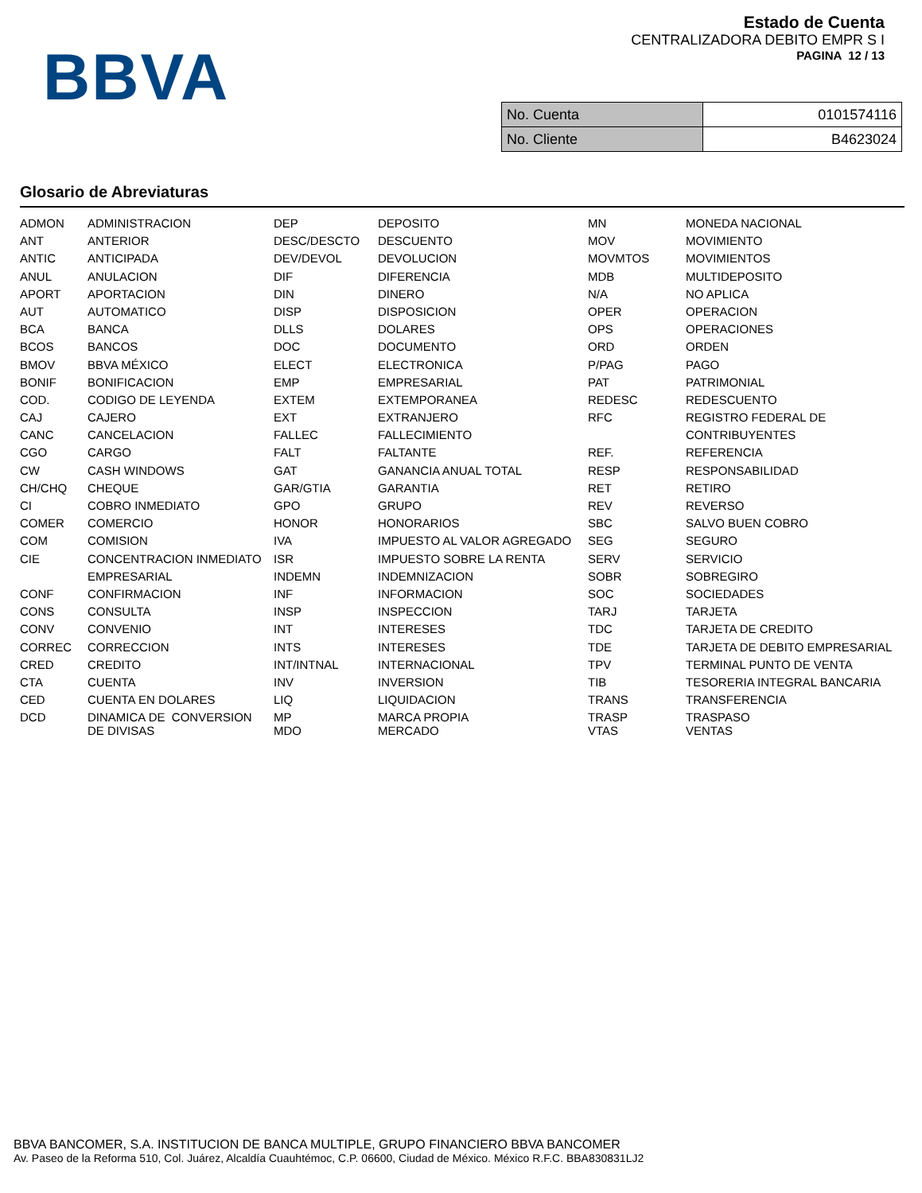BBVA
Estado de Cuenta
CENTRALIZADORA DEBITO EMPR S I
PAGINA 12 / 13
| No. Cuenta | 0101574116 |
| No. Cliente | B4623024 |
Glosario de Abreviaturas
| ADMON | ADMINISTRACION | DEP | DEPOSITO | MN | MONEDA NACIONAL |
| ANT | ANTERIOR | DESC/DESCTO | DESCUENTO | MOV | MOVIMIENTO |
| ANTIC | ANTICIPADA | DEV/DEVOL | DEVOLUCION | MOVMTOS | MOVIMIENTOS |
| ANUL | ANULACION | DIF | DIFERENCIA | MDB | MULTIDEPOSITO |
| APORT | APORTACION | DIN | DINERO | N/A | NO APLICA |
| AUT | AUTOMATICO | DISP | DISPOSICION | OPER | OPERACION |
| BCA | BANCA | DLLS | DOLARES | OPS | OPERACIONES |
| BCOS | BANCOS | DOC | DOCUMENTO | ORD | ORDEN |
| BMOV | BBVA MÉXICO | ELECT | ELECTRONICA | P/PAG | PAGO |
| BONIF | BONIFICACION | EMP | EMPRESARIAL | PAT | PATRIMONIAL |
| COD. | CODIGO DE LEYENDA | EXTEM | EXTEMPORANEA | REDESC | REDESCUENTO |
| CAJ | CAJERO | EXT | EXTRANJERO | RFC | REGISTRO FEDERAL DE |
| CANC | CANCELACION | FALLEC | FALLECIMIENTO | | CONTRIBUYENTES |
| CGO | CARGO | FALT | FALTANTE | REF. | REFERENCIA |
| CW | CASH WINDOWS | GAT | GANANCIA ANUAL TOTAL | RESP | RESPONSABILIDAD |
| CH/CHQ | CHEQUE | GAR/GTIA | GARANTIA | RET | RETIRO |
| CI | COBRO INMEDIATO | GPO | GRUPO | REV | REVERSO |
| COMER | COMERCIO | HONOR | HONORARIOS | SBC | SALVO BUEN COBRO |
| COM | COMISION | IVA | IMPUESTO AL VALOR AGREGADO | SEG | SEGURO |
| CIE | CONCENTRACION INMEDIATO | ISR | IMPUESTO SOBRE LA RENTA | SERV | SERVICIO |
| | EMPRESARIAL | INDEMN | INDEMNIZACION | SOBR | SOBREGIRO |
| CONF | CONFIRMACION | INF | INFORMACION | SOC | SOCIEDADES |
| CONS | CONSULTA | INSP | INSPECCION | TARJ | TARJETA |
| CONV | CONVENIO | INT | INTERESES | TDC | TARJETA DE CREDITO |
| CORREC | CORRECCION | INTS | INTERESES | TDE | TARJETA DE DEBITO EMPRESARIAL |
| CRED | CREDITO | INT/INTNAL | INTERNACIONAL | TPV | TERMINAL PUNTO DE VENTA |
| CTA | CUENTA | INV | INVERSION | TIB | TESORERIA INTEGRAL BANCARIA |
| CED | CUENTA EN DOLARES | LIQ | LIQUIDACION | TRANS | TRANSFERENCIA |
| DCD | DINAMICA DE CONVERSION DE DIVISAS | MP MDO | MARCA PROPIA MERCADO | TRASP VTAS | TRASPASO VENTAS |
BBVA BANCOMER, S.A. INSTITUCION DE BANCA MULTIPLE, GRUPO FINANCIERO BBVA BANCOMER
Av. Paseo de la Reforma 510, Col. Juárez, Alcaldía Cuauhtémoc, C.P. 06600, Ciudad de México. México R.F.C. BBA830831LJ2